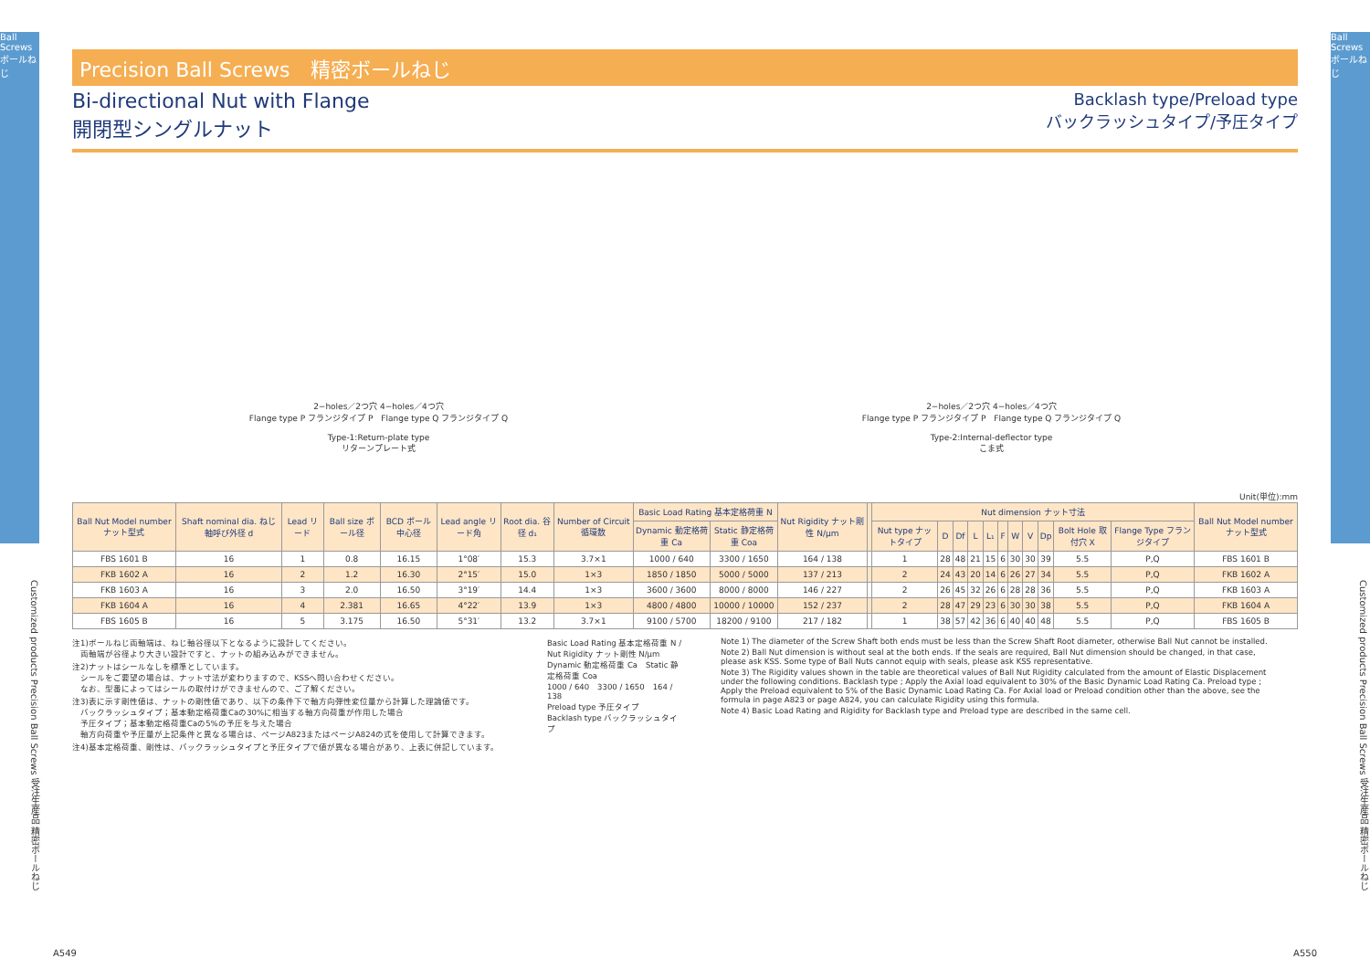Ball Screws ボールねじ
Ball Screws ボールねじ
Precision Ball Screws　精密ボールねじ
Bi-directional Nut with Flange
開閉型シングルナット
Backlash type/Preload type
バックラッシュタイプ/予圧タイプ
2−holes／2つ穴 4−holes／4つ穴
Flange type P フランジタイプ P　Flange type Q フランジタイプ Q
Type-1:Return-plate type
リターンプレート式
2−holes／2つ穴 4−holes／4つ穴
Flange type P フランジタイプ P　Flange type Q フランジタイプ Q
Type-2:Internal-deflector type
こま式
Unit(単位):mm
| Ball Nut Model number ナット型式 | Shaft nominal dia. ねじ軸呼び外径 d | Lead リード | Ball size ボール径 | BCD ボール中心径 | Lead angle リード角 | Root dia. 谷径 d₁ | Number of Circuit 循環数 | Basic Load Rating 基本定格荷重 N | | Nut Rigidity ナット剛性 N/μm | | Nut dimension ナット寸法 | | | | | | | | | | | Ball Nut Model number ナット型式 |
| --- | --- | --- | --- | --- | --- | --- | --- | --- | --- | --- | --- | --- | --- | --- | --- | --- | --- | --- | --- | --- | --- | --- | --- |
| | | | | | | | | Dynamic 動定格荷重 Ca | Static 静定格荷重 Coa | | | Nut type ナットタイプ | D | Df | L | L₁ | F | W | V | Dp | Bolt Hole 取付穴 X | Flange Type フランジタイプ | |
| FBS 1601 B | 16 | 1 | 0.8 | 16.15 | 1°08′ | 15.3 | 3.7×1 | 1000 / 640 | 3300 / 1650 | 164 / 138 | | 1 | 28 | 48 | 21 | 15 | 6 | 30 | 30 | 39 | 5.5 | P,Q | FBS 1601 B |
| FKB 1602 A | 16 | 2 | 1.2 | 16.30 | 2°15′ | 15.0 | 1×3 | 1850 / 1850 | 5000 / 5000 | 137 / 213 | | 2 | 24 | 43 | 20 | 14 | 6 | 26 | 27 | 34 | 5.5 | P,Q | FKB 1602 A |
| FKB 1603 A | 16 | 3 | 2.0 | 16.50 | 3°19′ | 14.4 | 1×3 | 3600 / 3600 | 8000 / 8000 | 146 / 227 | | 2 | 26 | 45 | 32 | 26 | 6 | 28 | 28 | 36 | 5.5 | P,Q | FKB 1603 A |
| FKB 1604 A | 16 | 4 | 2.381 | 16.65 | 4°22′ | 13.9 | 1×3 | 4800 / 4800 | 10000 / 10000 | 152 / 237 | | 2 | 28 | 47 | 29 | 23 | 6 | 30 | 30 | 38 | 5.5 | P,Q | FKB 1604 A |
| FBS 1605 B | 16 | 5 | 3.175 | 16.50 | 5°31′ | 13.2 | 3.7×1 | 9100 / 5700 | 18200 / 9100 | 217 / 182 | | 1 | 38 | 57 | 42 | 36 | 6 | 40 | 40 | 48 | 5.5 | P,Q | FBS 1605 B |
注1)ボールねじ両軸端は、ねじ軸谷径以下となるように設計してください。
　両軸端が谷径より大きい設計ですと、ナットの組み込みができません。
注2)ナットはシールなしを標準としています。
　シールをご要望の場合は、ナット寸法が変わりますので、KSSへ問い合わせください。
　なお、型番によってはシールの取付けができませんので、ご了解ください。
注3)表に示す剛性値は、ナットの剛性値であり、以下の条件下で軸方向弾性変位量から計算した理論値です。
　バックラッシュタイプ；基本動定格荷重Caの30%に相当する軸方向荷重が作用した場合
　予圧タイプ；基本動定格荷重Caの5%の予圧を与えた場合
　軸方向荷重や予圧量が上記条件と異なる場合は、ページA823またはページA824の式を使用して計算できます。
注4)基本定格荷重、剛性は、バックラッシュタイプと予圧タイプで値が異なる場合があり、上表に併記しています。
Basic Load Rating 基本定格荷重 N / Nut Rigidity ナット剛性 N/μm
Dynamic 動定格荷重 Ca　Static 静定格荷重 Coa
1000 / 640　3300 / 1650　164 / 138
Preload type 予圧タイプ
Backlash type バックラッシュタイプ
Note 1) The diameter of the Screw Shaft both ends must be less than the Screw Shaft Root diameter, otherwise Ball Nut cannot be installed.
Note 2) Ball Nut dimension is without seal at the both ends. If the seals are required, Ball Nut dimension should be changed, in that case, please ask KSS. Some type of Ball Nuts cannot equip with seals, please ask KSS representative.
Note 3) The Rigidity values shown in the table are theoretical values of Ball Nut Rigidity calculated from the amount of Elastic Displacement under the following conditions. Backlash type ; Apply the Axial load equivalent to 30% of the Basic Dynamic Load Rating Ca. Preload type ; Apply the Preload equivalent to 5% of the Basic Dynamic Load Rating Ca. For Axial load or Preload condition other than the above, see the formula in page A823 or page A824, you can calculate Rigidity using this formula.
Note 4) Basic Load Rating and Rigidity for Backlash type and Preload type are described in the same cell.
Customized products Precision Ball Screws 受注生産品 精密ボールねじ
Customized products Precision Ball Screws 受注生産品 精密ボールねじ
A549 A550